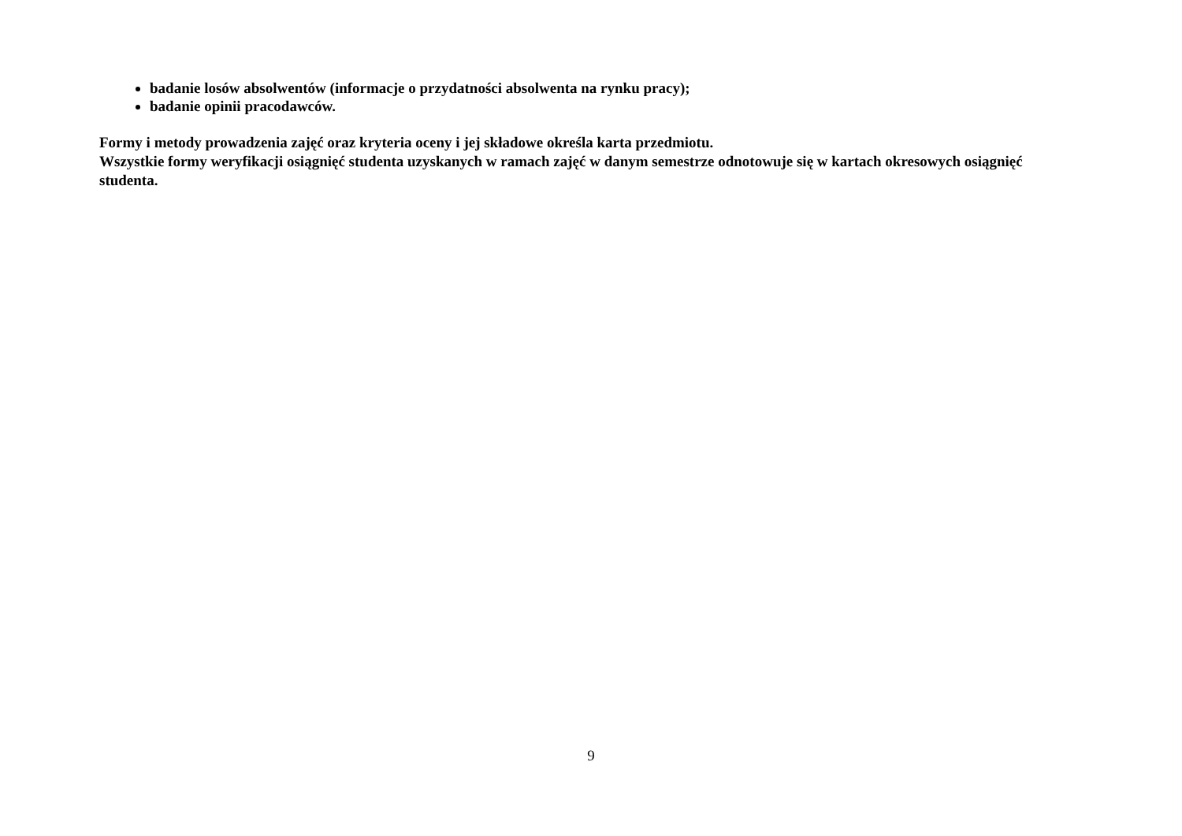badanie losów absolwentów (informacje o przydatności absolwenta na rynku pracy);
badanie opinii pracodawców.
Formy i metody prowadzenia zajęć oraz kryteria oceny i jej składowe określa karta przedmiotu.
Wszystkie formy weryfikacji osiągnięć studenta uzyskanych w ramach zajęć w danym semestrze odnotowuje się w kartach okresowych osiągnięć studenta.
9